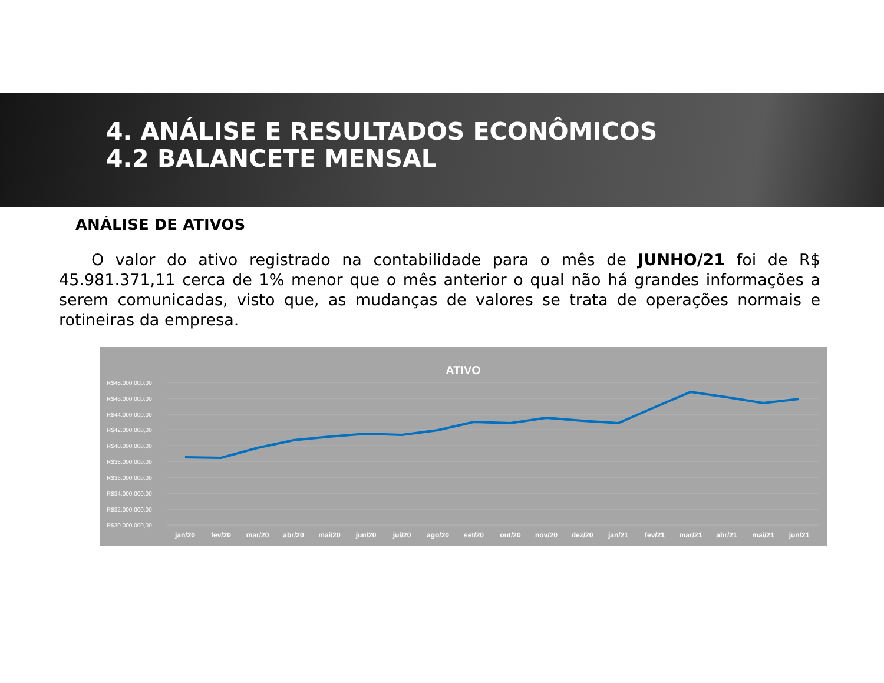4. ANÁLISE E RESULTADOS ECONÔMICOS
4.2 BALANCETE MENSAL
ANÁLISE DE ATIVOS
O valor do ativo registrado na contabilidade para o mês de JUNHO/21 foi de R$ 45.981.371,11 cerca de 1% menor que o mês anterior o qual não há grandes informações a serem comunicadas, visto que, as mudanças de valores se trata de operações normais e rotineiras da empresa.
ATIVO
R$48.000.000,00
R$46.000.000,00
R$44.000.000,00
R$42.000.000,00
R$40.000.000,00
R$38.000.000,00
R$36.000.000,00
R$34.000.000,00
R$32.000.000,00
R$30.000.000,00
jan/20
fev/20
mar/20
abr/20
mai/20
jun/20
jul/20
ago/20
set/20
out/20
nov/20
dez/20
jan/21
fev/21
mar/21
abr/21
mai/21
jun/21